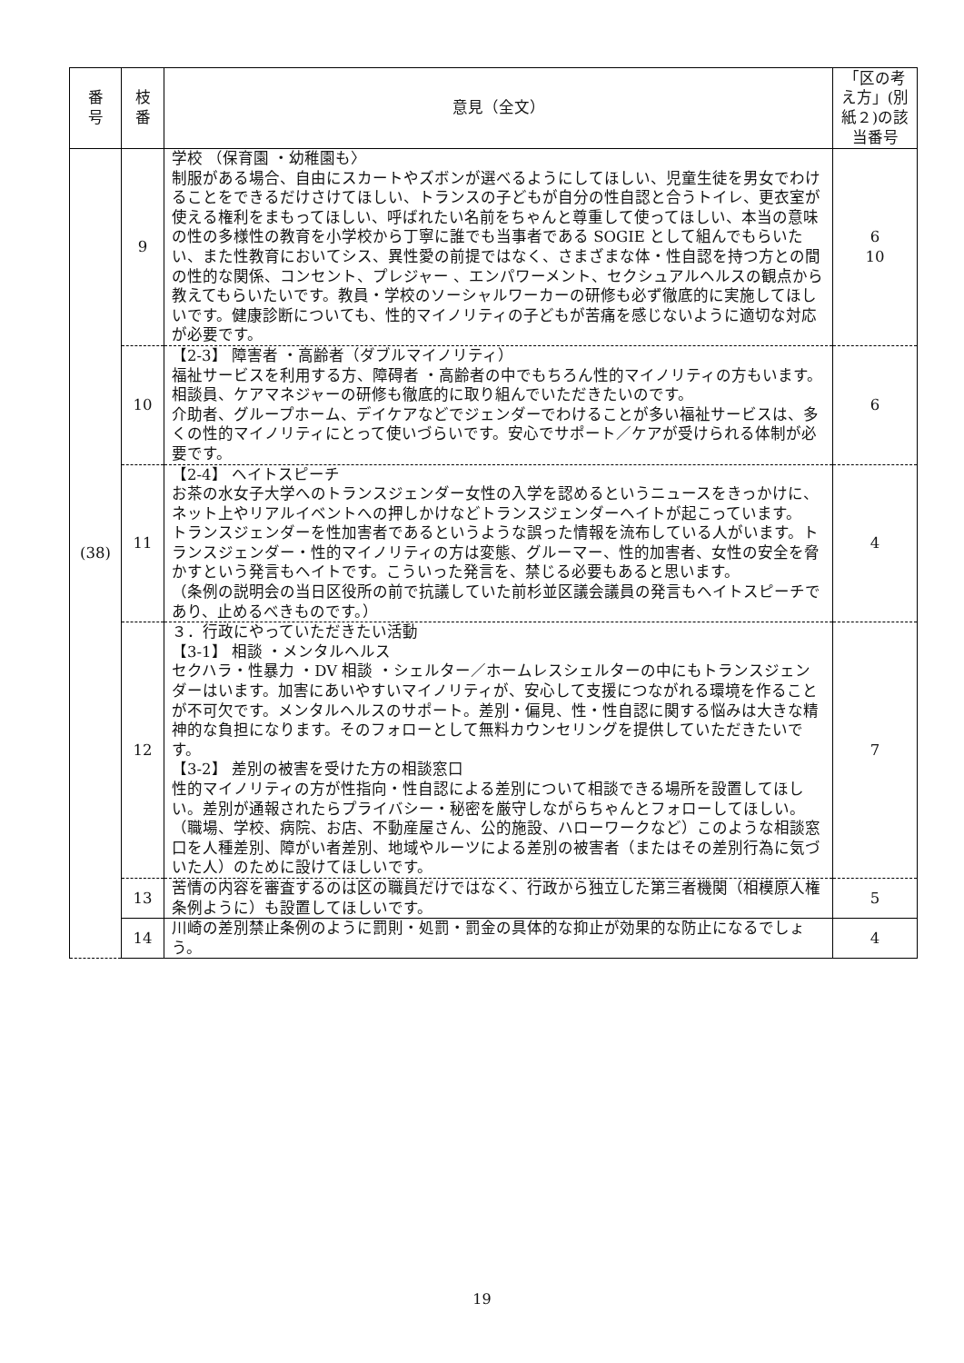| 番 号 | 枝 番 | 意見（全文） | 「区の考え方」(別紙２)の該当番号 |
| --- | --- | --- | --- |
| (38) | 9 | 学校 （保育園 ・幼稚園も〉 制服がある場合、自由にスカートやズボンが選べるようにしてほしい、児童生徒を男女でわけることをできるだけさけてほしい、トランスの子どもが自分の性自認と合うトイレ、更衣室が使える権利をまもってほしい、呼ばれたい名前をちゃんと尊重して使ってほしい、本当の意味の性の多様性の教育を小学校から丁寧に誰でも当事者である SOGIE として組んでもらいたい、また性教育においてシス、異性愛の前提ではなく、さまざまな体・性自認を持つ方との間の性的な関係、コンセント、プレジャー 、エンパワーメント、セクシュアルヘルスの観点から教えてもらいたいです。教員・学校のソーシャルワーカーの研修も必ず徹底的に実施してほしいです。健康診断についても、性的マイノリティの子どもが苦痛を感じないように適切な対応が必要です。 | 6 10 |
| | 10 | 【2-3】 障害者 ・高齢者（ダブルマイノリティ） 福祉サービスを利用する方、障碍者 ・高齢者の中でもちろん性的マイノリティの方もいます。相談員、ケアマネジャーの研修も徹底的に取り組んでいただきたいのです。 介助者、グループホーム、デイケアなどでジェンダーでわけることが多い福祉サービスは、多くの性的マイノリティにとって使いづらいです。安心でサポート／ケアが受けられる体制が必要です。 | 6 |
| | 11 | 【2-4】 ヘイトスピーチ お茶の水女子大学へのトランスジェンダー女性の入学を認めるというニュースをきっかけに、ネット上やリアルイベントへの押しかけなどトランスジェンダーヘイトが起こっています。 トランスジェンダーを性加害者であるというような誤った情報を流布している人がいます。トランスジェンダー・性的マイノリティの方は変態、グルーマー、性的加害者、女性の安全を脅かすという発言もヘイトです。こういった発言を、禁じる必要もあると思います。 （条例の説明会の当日区役所の前で抗議していた前杉並区議会議員の発言もヘイトスピーチであり、止めるべきものです。） | 4 |
| | 12 | ３．行政にやっていただきたい活動 【3-1】 相談 ・メンタルヘルス セクハラ・性暴力 ・DV 相談 ・シェルター／ホームレスシェルターの中にもトランスジェンダーはいます。加害にあいやすいマイノリティが、安心して支援につながれる環境を作ることが不可欠です。メンタルヘルスのサポート。差別・偏見、性・性自認に関する悩みは大きな精神的な負担になります。そのフォローとして無料カウンセリングを提供していただきたいです。 【3-2】 差別の被害を受けた方の相談窓口 性的マイノリティの方が性指向・性自認による差別について相談できる場所を設置してほしい。差別が通報されたらプライバシー・秘密を厳守しながらちゃんとフォローしてほしい。 （職場、学校、病院、お店、不動産屋さん、公的施設、ハローワークなど）このような相談窓口を人種差別、障がい者差別、地域やルーツによる差別の被害者（またはその差別行為に気づいた人）のために設けてほしいです。 | 7 |
| | 13 | 苦情の内容を審査するのは区の職員だけではなく、行政から独立した第三者機関（相模原人権条例ように）も設置してほしいです。 | 5 |
| | 14 | 川崎の差別禁止条例のように罰則・処罰・罰金の具体的な抑止が効果的な防止になるでしょう。 | 4 |
19